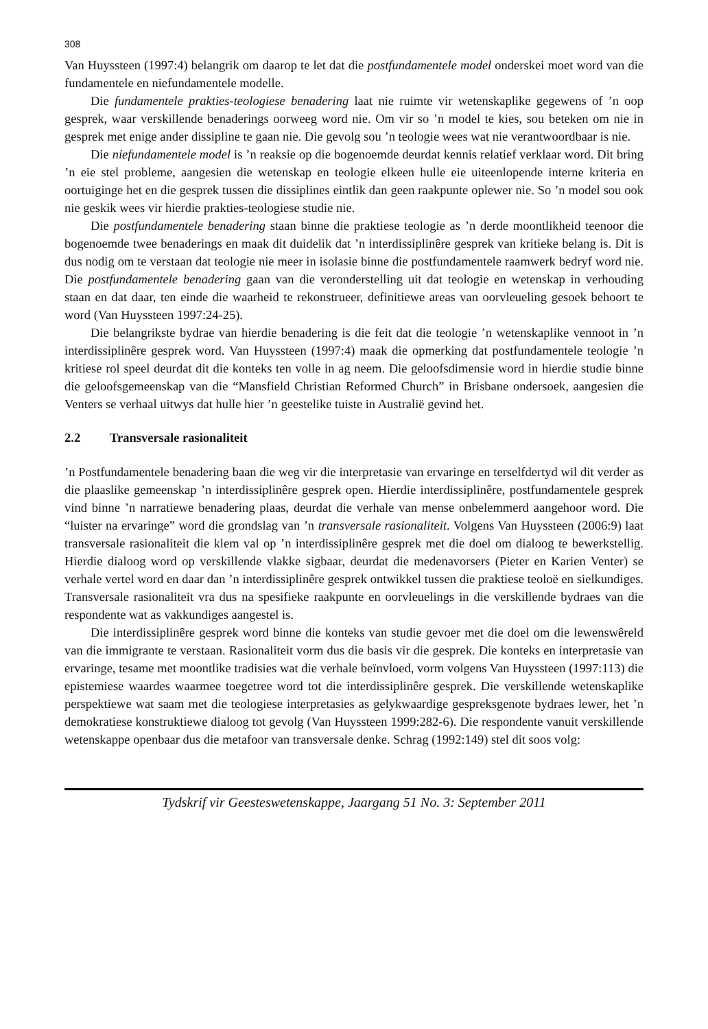308
Van Huyssteen (1997:4) belangrik om daarop te let dat die postfundamentele model onderskei moet word van die fundamentele en niefundamentele modelle.
Die fundamentele prakties-teologiese benadering laat nie ruimte vir wetenskaplike gegewens of ’n oop gesprek, waar verskillende benaderings oorweeg word nie. Om vir so ’n model te kies, sou beteken om nie in gesprek met enige ander dissipline te gaan nie. Die gevolg sou ’n teologie wees wat nie verantwoordbaar is nie.
Die niefundamentele model is ’n reaksie op die bogenoemde deurdat kennis relatief verklaar word. Dit bring ’n eie stel probleme, aangesien die wetenskap en teologie elkeen hulle eie uiteenlopende interne kriteria en oortuiginge het en die gesprek tussen die dissiplines eintlik dan geen raakpunte oplewer nie. So ’n model sou ook nie geskik wees vir hierdie prakties-teologiese studie nie.
Die postfundamentele benadering staan binne die praktiese teologie as ’n derde moontlikheid teenoor die bogenoemde twee benaderings en maak dit duidelik dat ’n interdissiplinêre gesprek van kritieke belang is. Dit is dus nodig om te verstaan dat teologie nie meer in isolasie binne die postfundamentele raamwerk bedryf word nie. Die postfundamentele benadering gaan van die veronderstelling uit dat teologie en wetenskap in verhouding staan en dat daar, ten einde die waarheid te rekonstrueer, definitiewe areas van oorvleueling gesoek behoort te word (Van Huyssteen 1997:24-25).
Die belangrikste bydrae van hierdie benadering is die feit dat die teologie ’n wetenskaplike vennoot in ’n interdissiplinêre gesprek word. Van Huyssteen (1997:4) maak die opmerking dat postfundamentele teologie ’n kritiese rol speel deurdat dit die konteks ten volle in ag neem. Die geloofsdimensie word in hierdie studie binne die geloofsgemeenskap van die “Mansfield Christian Reformed Church” in Brisbane ondersoek, aangesien die Venters se verhaal uitwys dat hulle hier ’n geestelike tuiste in Australië gevind het.
2.2 Transversale rasionaliteit
’n Postfundamentele benadering baan die weg vir die interpretasie van ervaringe en terselfdertyd wil dit verder as die plaaslike gemeenskap ’n interdissiplinêre gesprek open. Hierdie interdissiplinêre, postfundamentele gesprek vind binne ’n narratiewe benadering plaas, deurdat die verhale van mense onbelemmerd aangehoor word. Die “luister na ervaringe” word die grondslag van ’n transversale rasionaliteit. Volgens Van Huyssteen (2006:9) laat transversale rasionaliteit die klem val op ’n interdissiplinêre gesprek met die doel om dialoog te bewerkstellig. Hierdie dialoog word op verskillende vlakke sigbaar, deurdat die medenavorsers (Pieter en Karien Venter) se verhale vertel word en daar dan ’n interdissiplinêre gesprek ontwikkel tussen die praktiese teoloë en sielkundiges. Transversale rasionaliteit vra dus na spesifieke raakpunte en oorvleuelings in die verskillende bydraes van die respondente wat as vakkundiges aangestel is.
Die interdissiplinêre gesprek word binne die konteks van studie gevoer met die doel om die lewenswêreld van die immigrante te verstaan. Rasionaliteit vorm dus die basis vir die gesprek. Die konteks en interpretasie van ervaringe, tesame met moontlike tradisies wat die verhale beïnvloed, vorm volgens Van Huyssteen (1997:113) die epistemiese waardes waarmee toegetree word tot die interdissiplinêre gesprek. Die verskillende wetenskaplike perspektiewe wat saam met die teologiese interpretasies as gelykwaardige gespreksgenote bydraes lewer, het ’n demokratiese konstruktiewe dialoog tot gevolg (Van Huyssteen 1999:282-6). Die respondente vanuit verskillende wetenskappe openbaar dus die metafoor van transversale denke. Schrag (1992:149) stel dit soos volg:
Tydskrif vir Geesteswetenskappe, Jaargang 51 No. 3: September 2011